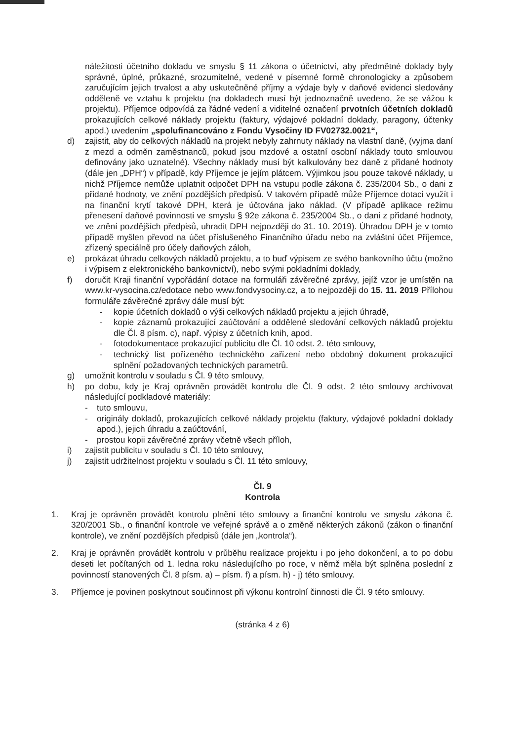náležitosti účetního dokladu ve smyslu § 11 zákona o účetnictví, aby předmětné doklady byly správné, úplné, průkazné, srozumitelné, vedené v písemné formě chronologicky a způsobem zaručujícím jejich trvalost a aby uskutečněné příjmy a výdaje byly v daňové evidenci sledovány odděleně ve vztahu k projektu (na dokladech musí být jednoznačně uvedeno, že se vážou k projektu). Příjemce odpovídá za řádné vedení a viditelné označení prvotních účetních dokladů prokazujících celkové náklady projektu (faktury, výdajové pokladní doklady, paragony, účtenky apod.) uvedením „spolufinancováno z Fondu Vysočiny ID FV02732.0021“,
d) zajistit, aby do celkových nákladů na projekt nebyly zahrnuty náklady na vlastní daně, (vyjma daní z mezd a odměn zaměstnanců, pokud jsou mzdové a ostatní osobní náklady touto smlouvou definovány jako uznatelné). Všechny náklady musí být kalkulovány bez daně z přidané hodnoty (dále jen „DPH“) v případě, kdy Příjemce je jejím plátcem. Výjimkou jsou pouze takové náklady, u nichž Příjemce nemůže uplatnit odpočet DPH na vstupu podle zákona č. 235/2004 Sb., o dani z přidané hodnoty, ve znění pozdějších předpisů. V takovém případě může Příjemce dotaci využít i na finanční krytí takové DPH, která je účtována jako náklad. (V případě aplikace režimu přenesení daňové povinnosti ve smyslu § 92e zákona č. 235/2004 Sb., o dani z přidané hodnoty, ve znění pozdějších předpisů, uhradit DPH nejpozději do 31. 10. 2019). Úhradou DPH je v tomto případě myšlen převod na účet příslušeného Finančního úřadu nebo na zvláštní účet Příjemce, zřízený speciálně pro účely daňových záloh,
e) prokázat úhradu celkových nákladů projektu, a to buď výpisem ze svého bankovního účtu (možno i výpisem z elektronického bankovnictví), nebo svými pokladními doklady,
f) doručit Kraji finanční vypořádání dotace na formuláři závěrečné zprávy, jejíž vzor je umístěn na www.kr-vysocina.cz/edotace nebo www.fondvysociny.cz, a to nejpozději do 15. 11. 2019 Přílohou formuláře závěrečné zprávy dále musí být:
- kopie účetních dokladů o výši celkových nákladů projektu a jejich úhradě,
- kopie záznamů prokazující zaúčtování a oddělené sledování celkových nákladů projektu dle Čl. 8 písm. c), např. výpisy z účetních knih, apod.
- fotodokumentace prokazující publicitu dle Čl. 10 odst. 2. této smlouvy,
- technický list pořízeného technického zařízení nebo obdobný dokument prokazující splnění požadovaných technických parametrů.
g) umožnit kontrolu v souladu s Čl. 9 této smlouvy,
h) po dobu, kdy je Kraj oprávněn provádět kontrolu dle Čl. 9 odst. 2 této smlouvy archivovat následující podkladové materiály:
- tuto smlouvu,
- originály dokladů, prokazujících celkové náklady projektu (faktury, výdajové pokladní doklady apod.), jejich úhradu a zaúčtování,
- prostou kopii závěrečné zprávy včetně všech příloh,
i) zajistit publicitu v souladu s Čl. 10 této smlouvy,
j) zajistit udržitelnost projektu v souladu s Čl. 11 této smlouvy,
Čl. 9
Kontrola
1. Kraj je oprávněn provádět kontrolu plnění této smlouvy a finanční kontrolu ve smyslu zákona č. 320/2001 Sb., o finanční kontrole ve veřejné správě a o změně některých zákonů (zákon o finanční kontrole), ve znění pozdějších předpisů (dále jen „kontrola“).
2. Kraj je oprávněn provádět kontrolu v průběhu realizace projektu i po jeho dokončení, a to po dobu deseti let počítaných od 1. ledna roku následujícího po roce, v němž měla být splněna poslední z povinností stanovených Čl. 8 písm. a) – písm. f) a písm. h) - j) této smlouvy.
3. Příjemce je povinen poskytnout součinnost při výkonu kontrolní činnosti dle Čl. 9 této smlouvy.
(stránka 4 z 6)